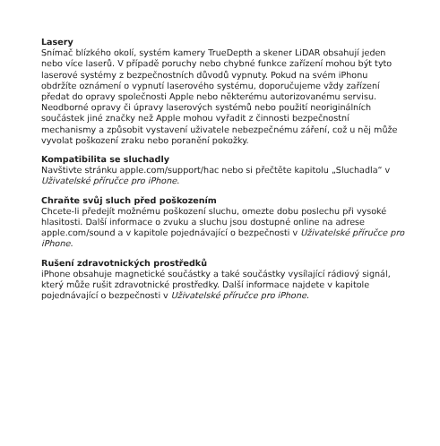Lasery
Snímač blízkého okolí, systém kamery TrueDepth a skener LiDAR obsahují jeden nebo více laserů. V případě poruchy nebo chybné funkce zařízení mohou být tyto laserové systémy z bezpečnostních důvodů vypnuty. Pokud na svém iPhonu obdržíte oznámení o vypnutí laserového systému, doporučujeme vždy zařízení předat do opravy společnosti Apple nebo některému autorizovanému servisu. Neodborné opravy či úpravy laserových systémů nebo použití neoriginálních součástek jiné značky než Apple mohou vyřadit z činnosti bezpečnostní mechanismy a způsobit vystavení uživatele nebezpečnému záření, což u něj může vyvolat poškození zraku nebo poranění pokožky.
Kompatibilita se sluchadly
Navštivte stránku apple.com/support/hac nebo si přečtěte kapitolu „Sluchadla“ v Uživatelské příručce pro iPhone.
Chraňte svůj sluch před poškozením
Chcete-li předejít možnému poškození sluchu, omezte dobu poslechu při vysoké hlasitosti. Další informace o zvuku a sluchu jsou dostupné online na adrese apple.com/sound a v kapitole pojednávající o bezpečnosti v Uživatelské příručce pro iPhone.
Rušení zdravotnických prostředků
iPhone obsahuje magnetické součástky a také součástky vysílající rádiový signál, který může rušit zdravotnické prostředky. Další informace najdete v kapitole pojednávající o bezpečnosti v Uživatelské příručce pro iPhone.